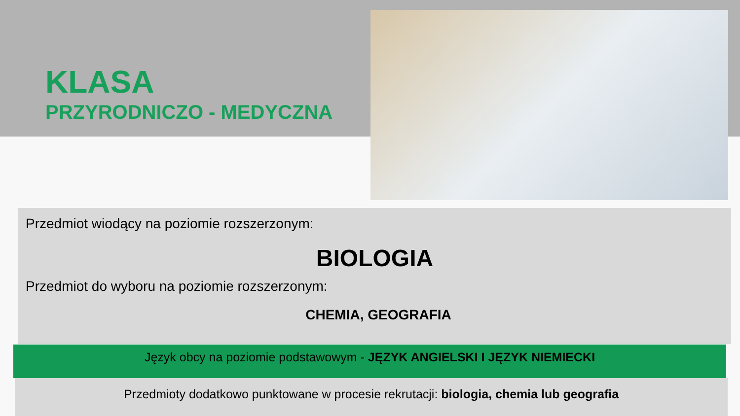KLASA
PRZYRODNICZO - MEDYCZNA
Przedmiot wiodący na poziomie rozszerzonym:
BIOLOGIA
Przedmiot do wyboru na poziomie rozszerzonym:
CHEMIA, GEOGRAFIA
Język obcy na poziomie podstawowym - JĘZYK ANGIELSKI I JĘZYK NIEMIECKI
Przedmioty dodatkowo punktowane w procesie rekrutacji: biologia, chemia lub geografia